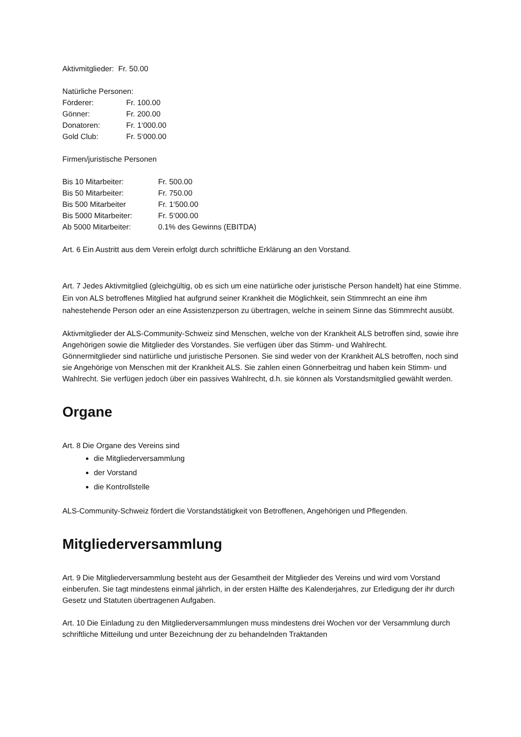Aktivmitglieder: Fr. 50.00
Natürliche Personen:
| Förderer: | Fr. 100.00 |
| Gönner: | Fr. 200.00 |
| Donatoren: | Fr. 1‘000.00 |
| Gold Club: | Fr. 5‘000.00 |
Firmen/juristische Personen
| Bis 10 Mitarbeiter: | Fr. 500.00 |
| Bis 50 Mitarbeiter: | Fr. 750.00 |
| Bis 500 Mitarbeiter | Fr. 1‘500.00 |
| Bis 5000 Mitarbeiter: | Fr. 5‘000.00 |
| Ab 5000 Mitarbeiter: | 0.1% des Gewinns (EBITDA) |
Art. 6 Ein Austritt aus dem Verein erfolgt durch schriftliche Erklärung an den Vorstand.
Art. 7 Jedes Aktivmitglied (gleichgültig, ob es sich um eine natürliche oder juristische Person handelt) hat eine Stimme. Ein von ALS betroffenes Mitglied hat aufgrund seiner Krankheit die Möglichkeit, sein Stimmrecht an eine ihm nahestehende Person oder an eine Assistenzperson zu übertragen, welche in seinem Sinne das Stimmrecht ausübt.
Aktivmitglieder der ALS-Community-Schweiz sind Menschen, welche von der Krankheit ALS betroffen sind, sowie ihre Angehörigen sowie die Mitglieder des Vorstandes. Sie verfügen über das Stimm- und Wahlrecht.
Gönnermitglieder sind natürliche und juristische Personen. Sie sind weder von der Krankheit ALS betroffen, noch sind sie Angehörige von Menschen mit der Krankheit ALS. Sie zahlen einen Gönnerbeitrag und haben kein Stimm- und Wahlrecht. Sie verfügen jedoch über ein passives Wahlrecht, d.h. sie können als Vorstandsmitglied gewählt werden.
Organe
Art. 8 Die Organe des Vereins sind
die Mitgliederversammlung
der Vorstand
die Kontrollstelle
ALS-Community-Schweiz fördert die Vorstandstätigkeit von Betroffenen, Angehörigen und Pflegenden.
Mitgliederversammlung
Art. 9 Die Mitgliederversammlung besteht aus der Gesamtheit der Mitglieder des Vereins und wird vom Vorstand einberufen. Sie tagt mindestens einmal jährlich, in der ersten Hälfte des Kalenderjahres, zur Erledigung der ihr durch Gesetz und Statuten übertragenen Aufgaben.
Art. 10 Die Einladung zu den Mitgliederversammlungen muss mindestens drei Wochen vor der Versammlung durch schriftliche Mitteilung und unter Bezeichnung der zu behandelnden Traktanden